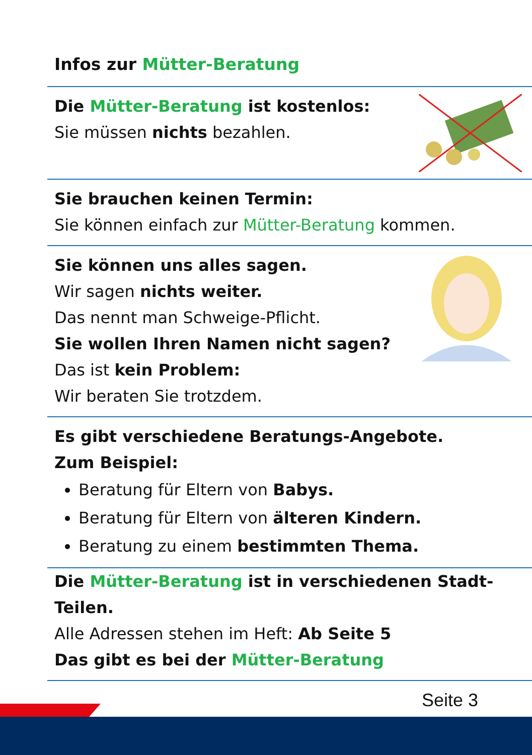Infos zur Mütter-Beratung
Die Mütter-Beratung ist kostenlos:
Sie müssen nichts bezahlen.
Sie brauchen keinen Termin:
Sie können einfach zur Mütter-Beratung kommen.
Sie können uns alles sagen.
Wir sagen nichts weiter.
Das nennt man Schweige-Pflicht.
Sie wollen Ihren Namen nicht sagen?
Das ist kein Problem:
Wir beraten Sie trotzdem.
Es gibt verschiedene Beratungs-Angebote.
Zum Beispiel:
Beratung für Eltern von Babys.
Beratung für Eltern von älteren Kindern.
Beratung zu einem bestimmten Thema.
Die Mütter-Beratung ist in verschiedenen Stadt-Teilen.
Alle Adressen stehen im Heft: Ab Seite 5
Das gibt es bei der Mütter-Beratung
Seite 3